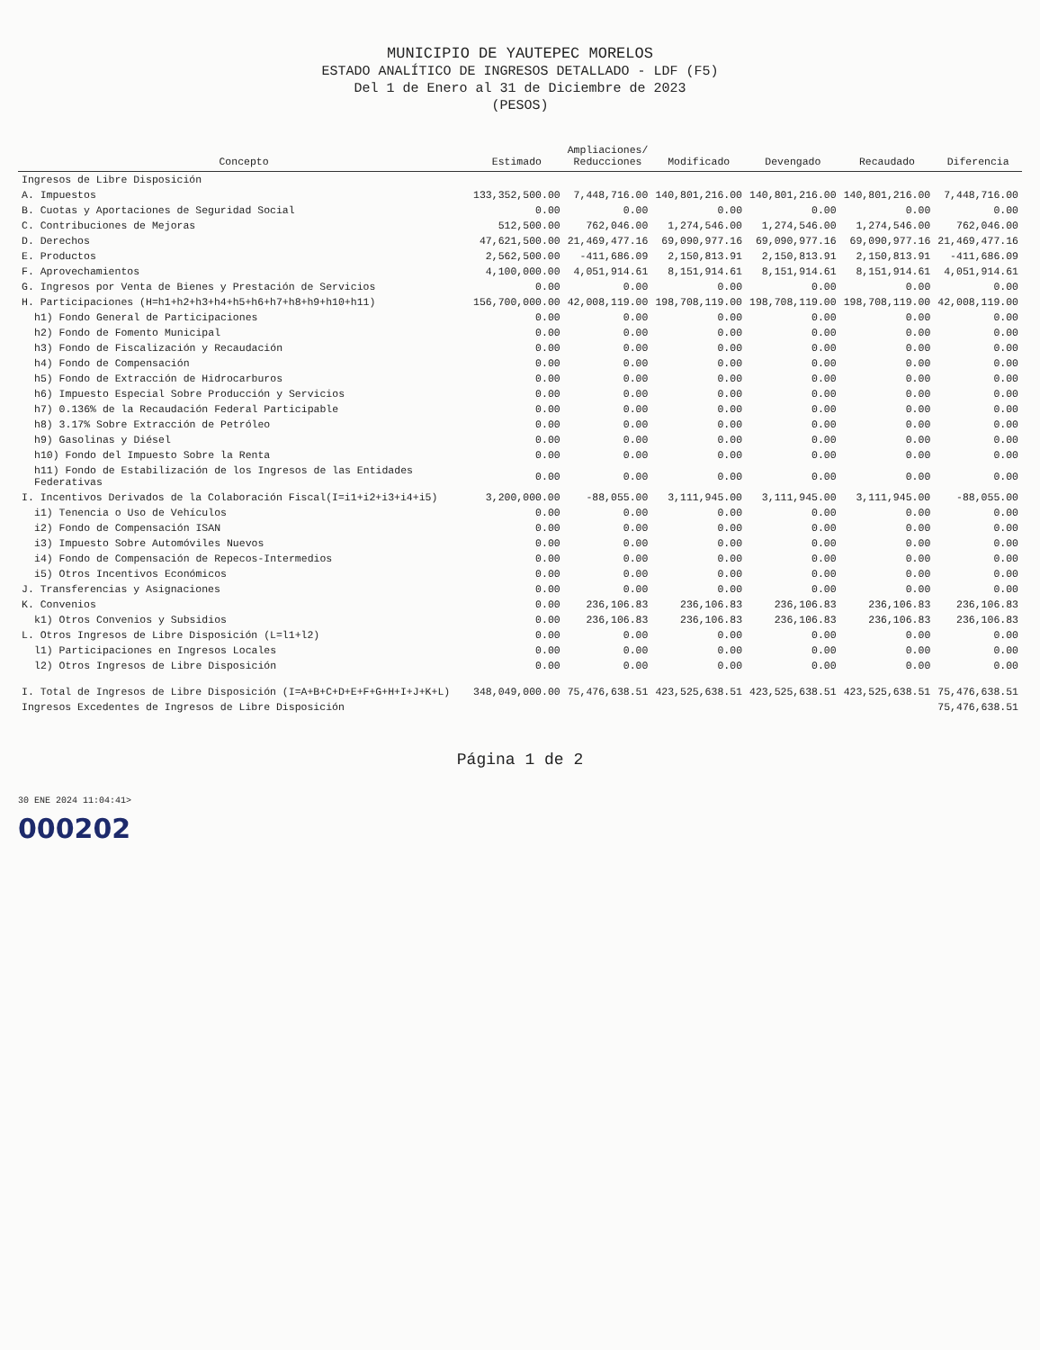MUNICIPIO DE YAUTEPEC MORELOS
ESTADO ANALÍTICO DE INGRESOS DETALLADO - LDF (F5)
Del 1 de Enero al 31 de Diciembre de 2023
(PESOS)
| Concepto | Estimado | Ampliaciones/ Reducciones | Modificado | Devengado | Recaudado | Diferencia |
| --- | --- | --- | --- | --- | --- | --- |
| Ingresos de Libre Disposición | | | | | | |
| A. Impuestos | 133,352,500.00 | 7,448,716.00 | 140,801,216.00 | 140,801,216.00 | 140,801,216.00 | 7,448,716.00 |
| B. Cuotas y Aportaciones de Seguridad Social | 0.00 | 0.00 | 0.00 | 0.00 | 0.00 | 0.00 |
| C. Contribuciones de Mejoras | 512,500.00 | 762,046.00 | 1,274,546.00 | 1,274,546.00 | 1,274,546.00 | 762,046.00 |
| D. Derechos | 47,621,500.00 | 21,469,477.16 | 69,090,977.16 | 69,090,977.16 | 69,090,977.16 | 21,469,477.16 |
| E. Productos | 2,562,500.00 | -411,686.09 | 2,150,813.91 | 2,150,813.91 | 2,150,813.91 | -411,686.09 |
| F. Aprovechamientos | 4,100,000.00 | 4,051,914.61 | 8,151,914.61 | 8,151,914.61 | 8,151,914.61 | 4,051,914.61 |
| G. Ingresos por Venta de Bienes y Prestación de Servicios | 0.00 | 0.00 | 0.00 | 0.00 | 0.00 | 0.00 |
| H. Participaciones (H=h1+h2+h3+h4+h5+h6+h7+h8+h9+h10+h11) | 156,700,000.00 | 42,008,119.00 | 198,708,119.00 | 198,708,119.00 | 198,708,119.00 | 42,008,119.00 |
| h1) Fondo General de Participaciones | 0.00 | 0.00 | 0.00 | 0.00 | 0.00 | 0.00 |
| h2) Fondo de Fomento Municipal | 0.00 | 0.00 | 0.00 | 0.00 | 0.00 | 0.00 |
| h3) Fondo de Fiscalización y Recaudación | 0.00 | 0.00 | 0.00 | 0.00 | 0.00 | 0.00 |
| h4) Fondo de Compensación | 0.00 | 0.00 | 0.00 | 0.00 | 0.00 | 0.00 |
| h5) Fondo de Extracción de Hidrocarburos | 0.00 | 0.00 | 0.00 | 0.00 | 0.00 | 0.00 |
| h6) Impuesto Especial Sobre Producción y Servicios | 0.00 | 0.00 | 0.00 | 0.00 | 0.00 | 0.00 |
| h7) 0.136% de la Recaudación Federal Participable | 0.00 | 0.00 | 0.00 | 0.00 | 0.00 | 0.00 |
| h8) 3.17% Sobre Extracción de Petróleo | 0.00 | 0.00 | 0.00 | 0.00 | 0.00 | 0.00 |
| h9) Gasolinas y Diésel | 0.00 | 0.00 | 0.00 | 0.00 | 0.00 | 0.00 |
| h10) Fondo del Impuesto Sobre la Renta | 0.00 | 0.00 | 0.00 | 0.00 | 0.00 | 0.00 |
| h11) Fondo de Estabilización de los Ingresos de las Entidades Federativas | 0.00 | 0.00 | 0.00 | 0.00 | 0.00 | 0.00 |
| I. Incentivos Derivados de la Colaboración Fiscal(I=i1+i2+i3+i4+i5) | 3,200,000.00 | -88,055.00 | 3,111,945.00 | 3,111,945.00 | 3,111,945.00 | -88,055.00 |
| i1) Tenencia o Uso de Vehículos | 0.00 | 0.00 | 0.00 | 0.00 | 0.00 | 0.00 |
| i2) Fondo de Compensación ISAN | 0.00 | 0.00 | 0.00 | 0.00 | 0.00 | 0.00 |
| i3) Impuesto Sobre Automóviles Nuevos | 0.00 | 0.00 | 0.00 | 0.00 | 0.00 | 0.00 |
| i4) Fondo de Compensación de Repecos-Intermedios | 0.00 | 0.00 | 0.00 | 0.00 | 0.00 | 0.00 |
| i5) Otros Incentivos Económicos | 0.00 | 0.00 | 0.00 | 0.00 | 0.00 | 0.00 |
| J. Transferencias y Asignaciones | 0.00 | 0.00 | 0.00 | 0.00 | 0.00 | 0.00 |
| K. Convenios | 0.00 | 236,106.83 | 236,106.83 | 236,106.83 | 236,106.83 | 236,106.83 |
| k1) Otros Convenios y Subsidios | 0.00 | 236,106.83 | 236,106.83 | 236,106.83 | 236,106.83 | 236,106.83 |
| L. Otros Ingresos de Libre Disposición (L=l1+l2) | 0.00 | 0.00 | 0.00 | 0.00 | 0.00 | 0.00 |
| l1) Participaciones en Ingresos Locales | 0.00 | 0.00 | 0.00 | 0.00 | 0.00 | 0.00 |
| l2) Otros Ingresos de Libre Disposición | 0.00 | 0.00 | 0.00 | 0.00 | 0.00 | 0.00 |
| I. Total de Ingresos de Libre Disposición (I=A+B+C+D+E+F+G+H+I+J+K+L) | 348,049,000.00 | 75,476,638.51 | 423,525,638.51 | 423,525,638.51 | 423,525,638.51 | 75,476,638.51 |
| Ingresos Excedentes de Ingresos de Libre Disposición | | | | | | 75,476,638.51 |
Página 1 de 2
30 ENE 2024 11:04:41>
000202